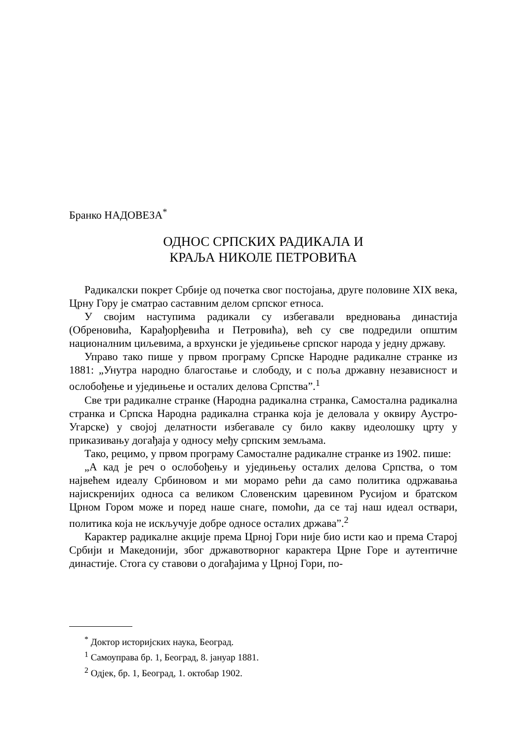Бранко НАДОВЕЗА<sup>*</sup>
ОДНОС СРПСКИХ РАДИКАЛА И
КРАЉА НИКОЛЕ ПЕТРОВИЋА
Радикалски покрет Србије од почетка свог постојања, друге половине XIX века, Црну Гору је сматрао саставним делом српског етноса.
У својим наступима радикали су избегавали вредновања династија (Обреновића, Карађорђевића и Петровића), већ су све подредили општим националним циљевима, а врхунски је уједињење српског народа у једну државу.
Управо тако пише у првом програму Српске Народне радикалне странке из 1881: „Унутра народно благостање и слободу, и с поља државну независност и ослобођење и уједињење и осталих делова Српства”.<sup>1</sup>
Све три радикалне странке (Народна радикална странка, Самостална радикална странка и Српска Народна радикална странка која је деловала у оквиру Аустро-Угарске) у својој делатности избегавале су било какву идеолошку црту у приказивању догађаја у односу међу српским земљама.
Тако, рецимо, у првом програму Самосталне радикалне странке из 1902. пише:
„А кад је реч о ослобођењу и уједињењу осталих делова Српства, о том највећем идеалу Србиновом и ми морамо рећи да само политика одржавања најискренијих односа са великом Словенским царевином Русијом и братском Црном Гором може и поред наше снаге, помоћи, да се тај наш идеал оствари, политика која не искључује добре односе осталих држава”.<sup>2</sup>
Карактер радикалне акције према Црној Гори није био исти као и према Старој Србији и Македонији, због државотворног карактера Црне Горе и аутентичне династије. Стога су ставови о догађајима у Црној Гори, по-
<sup>*</sup> Доктор историјских наука, Београд.
<sup>1</sup> Самоуправа бр. 1, Београд, 8. јануар 1881.
<sup>2</sup> Одјек, бр. 1, Београд, 1. октобар 1902.